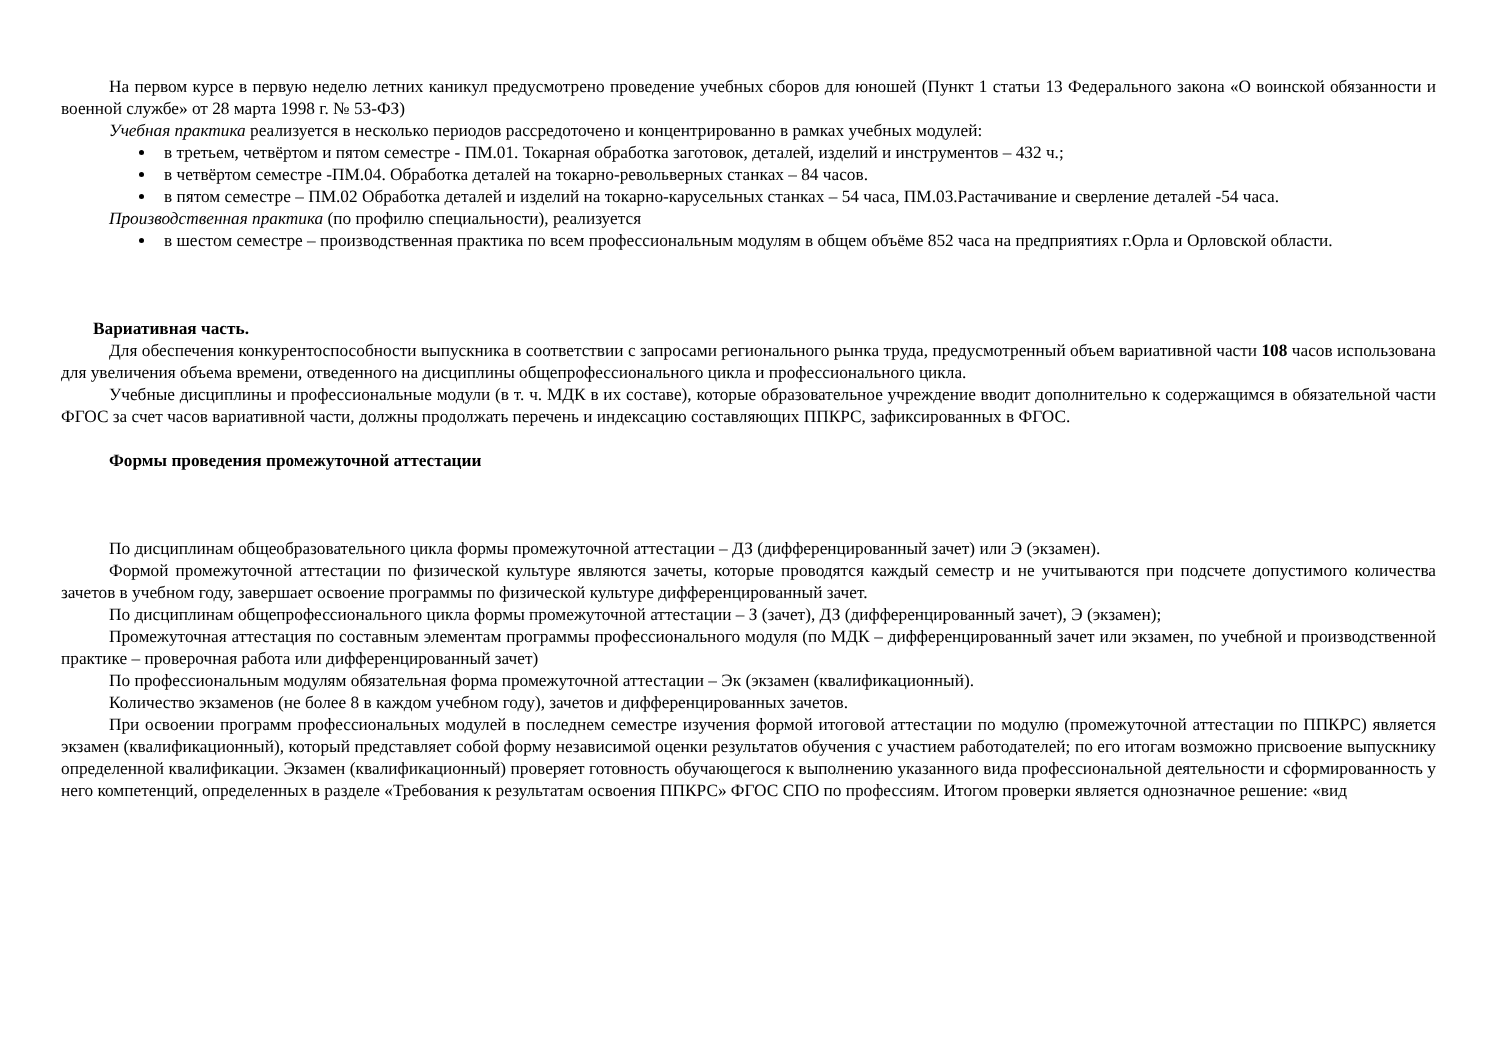На первом курсе в первую неделю летних каникул предусмотрено проведение учебных сборов для юношей (Пункт 1 статьи 13 Федерального закона «О воинской обязанности и военной службе» от 28 марта 1998 г. № 53-ФЗ)
Учебная практика реализуется в несколько периодов рассредоточено и концентрированно в рамках учебных модулей:
в третьем, четвёртом и пятом семестре - ПМ.01. Токарная обработка заготовок, деталей, изделий и инструментов – 432 ч.;
в четвёртом семестре -ПМ.04. Обработка деталей на токарно-револьверных станках – 84 часов.
в пятом семестре – ПМ.02 Обработка деталей и изделий на токарно-карусельных станках – 54 часа, ПМ.03.Растачивание и сверление деталей -54 часа.
Производственная практика (по профилю специальности), реализуется
в шестом семестре – производственная практика по всем профессиональным модулям в общем объёме 852 часа на предприятиях г.Орла и Орловской области.
Вариативная часть.
Для обеспечения конкурентоспособности выпускника в соответствии с запросами регионального рынка труда, предусмотренный объем вариативной части 108 часов использована для увеличения объема времени, отведенного на дисциплины общепрофессионального цикла и профессионального цикла.
Учебные дисциплины и профессиональные модули (в т. ч. МДК в их составе), которые образовательное учреждение вводит дополнительно к содержащимся в обязательной части ФГОС за счет часов вариативной части, должны продолжать перечень и индексацию составляющих ППКРС, зафиксированных в ФГОС.
Формы проведения промежуточной аттестации
По дисциплинам общеобразовательного цикла формы промежуточной аттестации – ДЗ (дифференцированный зачет) или Э (экзамен).
Формой промежуточной аттестации по физической культуре являются зачеты, которые проводятся каждый семестр и не учитываются при подсчете допустимого количества зачетов в учебном году, завершает освоение программы по физической культуре дифференцированный зачет.
По дисциплинам общепрофессионального цикла формы промежуточной аттестации – З (зачет), ДЗ (дифференцированный зачет), Э (экзамен);
Промежуточная аттестация по составным элементам программы профессионального модуля (по МДК – дифференцированный зачет или экзамен, по учебной и производственной практике – проверочная работа или дифференцированный зачет)
По профессиональным модулям обязательная форма промежуточной аттестации – Эк (экзамен (квалификационный).
Количество экзаменов (не более 8 в каждом учебном году), зачетов и дифференцированных зачетов.
При освоении программ профессиональных модулей в последнем семестре изучения формой итоговой аттестации по модулю (промежуточной аттестации по ППКРС) является экзамен (квалификационный), который представляет собой форму независимой оценки результатов обучения с участием работодателей; по его итогам возможно присвоение выпускнику определенной квалификации. Экзамен (квалификационный) проверяет готовность обучающегося к выполнению указанного вида профессиональной деятельности и сформированность у него компетенций, определенных в разделе «Требования к результатам освоения ППКРС» ФГОС СПО по профессиям. Итогом проверки является однозначное решение: «вид